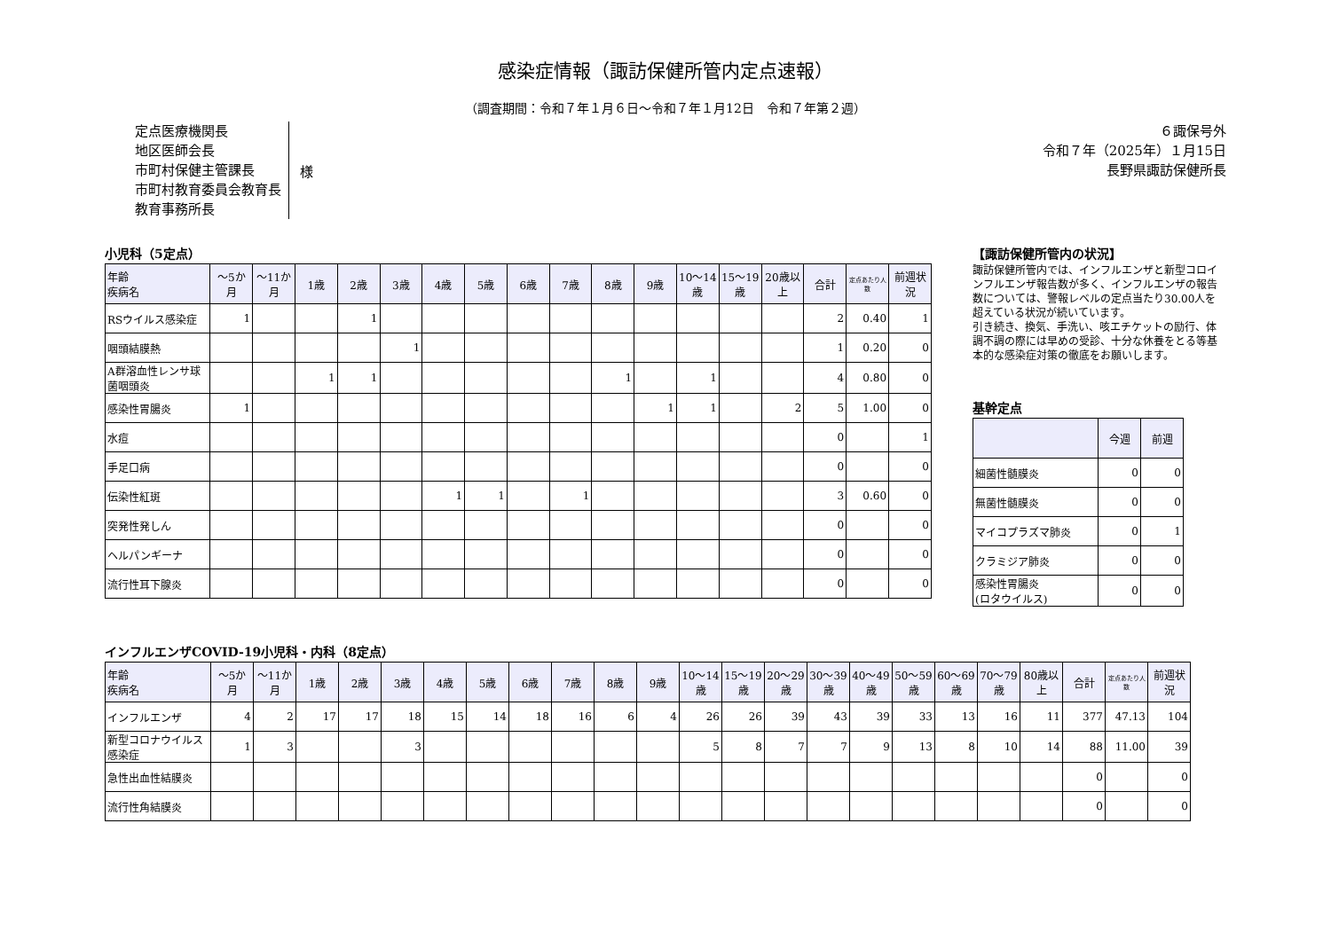感染症情報（諏訪保健所管内定点速報）
（調査期間：令和７年１月６日～令和７年１月12日　令和７年第２週）
定点医療機関長
地区医師会長
市町村保健主管課長
市町村教育委員会教育長
教育事務所長
様
６諏保号外
令和７年（2025年）１月15日
長野県諏訪保健所長
小児科（5定点）
| 年齢 疾病名 | ～5か月 | ～11か月 | 1歳 | 2歳 | 3歳 | 4歳 | 5歳 | 6歳 | 7歳 | 8歳 | 9歳 | 10～14歳 | 15～19歳 | 20歳以上 | 合計 | 定点あたり人数 | 前週状況 |
| --- | --- | --- | --- | --- | --- | --- | --- | --- | --- | --- | --- | --- | --- | --- | --- | --- | --- |
| RSウイルス感染症 | 1 | | | 1 | | | | | | | | | | | 2 | 0.40 | 1 |
| 咽頭結膜熱 | | | | | 1 | | | | | | | | | | 1 | 0.20 | 0 |
| A群溶血性レンサ球菌咽頭炎 | | | 1 | 1 | | | | | | 1 | | 1 | | | 4 | 0.80 | 0 |
| 感染性胃腸炎 | 1 | | | | | | | | | | 1 | 1 | | 2 | 5 | 1.00 | 0 |
| 水痘 | | | | | | | | | | | | | | | 0 | | 1 |
| 手足口病 | | | | | | | | | | | | | | | 0 | | 0 |
| 伝染性紅斑 | | | | | | 1 | 1 | | 1 | | | | | | 3 | 0.60 | 0 |
| 突発性発しん | | | | | | | | | | | | | | | 0 | | 0 |
| ヘルパンギーナ | | | | | | | | | | | | | | | 0 | | 0 |
| 流行性耳下腺炎 | | | | | | | | | | | | | | | 0 | | 0 |
【諏訪保健所管内の状況】
諏訪保健所管内では、インフルエンザと新型コロインフルエンザ報告数が多く、インフルエンザの報告数については、警報レベルの定点当たり30.00人を超えている状況が続いています。
引き続き、換気、手洗い、咳エチケットの励行、体調不調の際には早めの受診、十分な休養をとる等基本的な感染症対策の徹底をお願いします。
基幹定点
| | 今週 | 前週 |
| --- | --- | --- |
| 細菌性髄膜炎 | 0 | 0 |
| 無菌性髄膜炎 | 0 | 0 |
| マイコプラズマ肺炎 | 0 | 1 |
| クラミジア肺炎 | 0 | 0 |
| 感染性胃腸炎 (ロタウイルス) | 0 | 0 |
インフルエンザCOVID-19小児科・内科（8定点）
| 年齢 疾病名 | ～5か月 | ～11か月 | 1歳 | 2歳 | 3歳 | 4歳 | 5歳 | 6歳 | 7歳 | 8歳 | 9歳 | 10～14歳 | 15～19歳 | 20～29歳 | 30～39歳 | 40～49歳 | 50～59歳 | 60～69歳 | 70～79歳 | 80歳以上 | 合計 | 定点あたり人数 | 前週状況 |
| --- | --- | --- | --- | --- | --- | --- | --- | --- | --- | --- | --- | --- | --- | --- | --- | --- | --- | --- | --- | --- | --- | --- | --- |
| インフルエンザ | 4 | 2 | 17 | 17 | 18 | 15 | 14 | 18 | 16 | 6 | 4 | 26 | 26 | 39 | 43 | 39 | 33 | 13 | 16 | 11 | 377 | 47.13 | 104 |
| 新型コロナウイルス感染症 | 1 | 3 | | | 3 | | | | | | | 5 | 8 | 7 | 7 | 9 | 13 | 8 | 10 | 14 | 88 | 11.00 | 39 |
| 急性出血性結膜炎 | | | | | | | | | | | | | | | | | | | | | 0 | | 0 |
| 流行性角結膜炎 | | | | | | | | | | | | | | | | | | | | | 0 | | 0 |